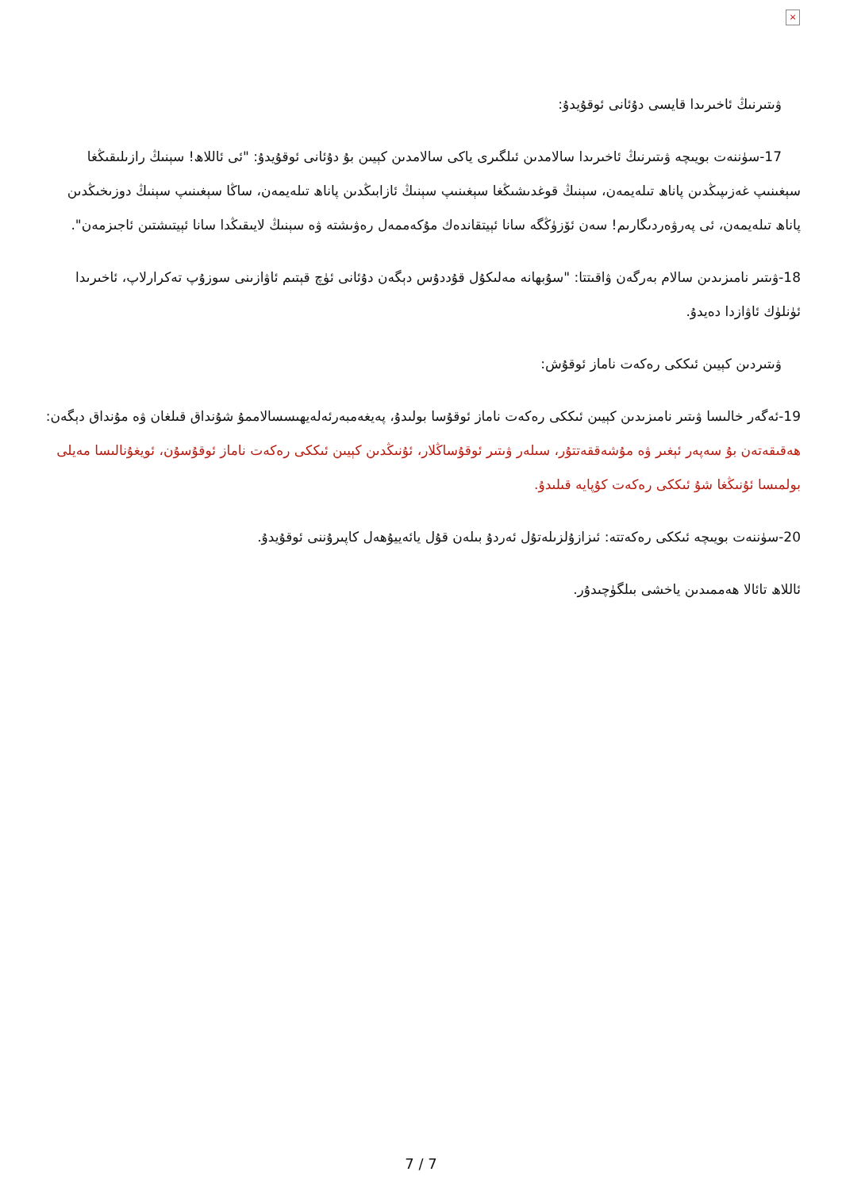×
ۋىتىرنىڭ ئاخىرىدا قايسى دۇئانى ئوقۇيدۇ:
17-سۈننەت بويىچە ۋىتىرنىڭ ئاخىرىدا سالامدىن ئىلگىرى ياكى سالامدىن كېيىن بۇ دۇئانى ئوقۇيدۇ: "ئى ئاللاھ! سېنىڭ رازىلىقىڭغا سېغىنىپ غەزىپىڭدىن پاناھ تىلەيمەن، سېنىڭ قوغدىشىڭغا سېغىنىپ سېنىڭ ئازابىڭدىن پاناھ تىلەيمەن، ساڭا سېغىنىپ سېنىڭ دوزىخىڭدىن پاناھ تىلەيمەن، ئى پەرۋەردىگارىم! سەن ئۆزۈڭگە سانا ئېيتقاندەك مۇكەممەل رەۋىشتە ۋە سېنىڭ لايىقىڭدا سانا ئېيتىشتىن ئاجىزمەن".
18-ۋىتىر نامىزىدىن سالام بەرگەن ۋاقىتتا: "سۇبھانە مەلىكۇل قۇددۇس دېگەن دۇئانى ئۈچ قېتىم ئاۋازىنى سوزۇپ تەكرارلاپ، ئاخىرىدا ئۈنلۈك ئاۋازدا دەيدۇ.
ۋىتىردىن كېيىن ئىككى رەكەت ناماز ئوقۇش:
19-ئەگەر خالىسا ۋىتىر نامىزىدىن كېيىن ئىككى رەكەت ناماز ئوقۇسا بولىدۇ، پەيغەمبەرئەلەيھىسسالاممۇ شۇنداق قىلغان ۋە مۇنداق دېگەن: ھەقىقەتەن بۇ سەپەر ئېغىر ۋە مۇشەققەتتۇر، سىلەر ۋىتىر ئوقۇساڭلار، ئۇنىڭدىن كېيىن ئىككى رەكەت ناماز ئوقۇسۇن، ئويغۇنالىسا مەيلى بولمىسا ئۇنىڭغا شۇ ئىككى رەكەت كۇپايە قىلىدۇ.
20-سۈننەت بويىچە ئىككى رەكەتتە: ئىزازۇلزىلەتۇل ئەردۇ بىلەن قۇل يائەييۇھەل كاپىرۇننى ئوقۇيدۇ.
ئاللاھ تائالا ھەممىدىن ياخشى بىلگۈچىدۇر.
7 / 7